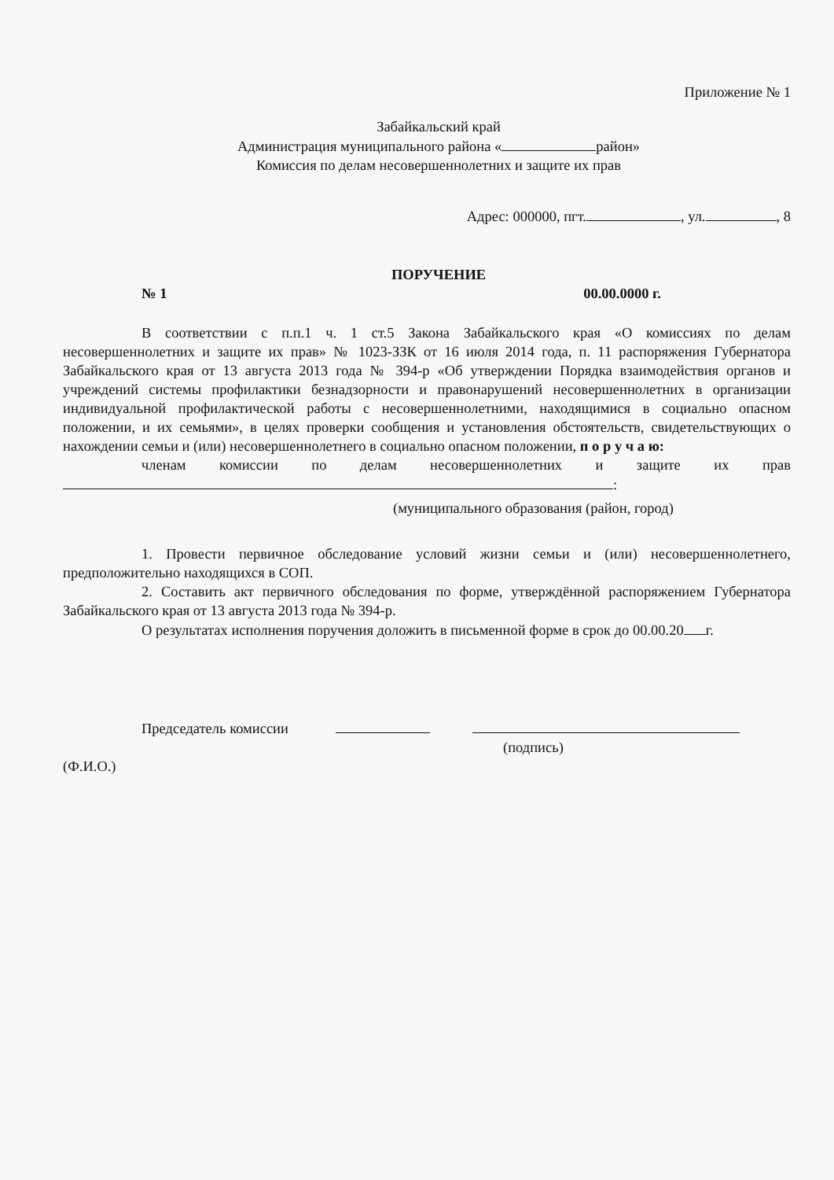Приложение № 1
Забайкальский край
Администрация муниципального района « район»
Комиссия по делам несовершеннолетних и защите их прав
Адрес: 000000, пгт. , ул. , 8
ПОРУЧЕНИЕ
№ 1 00.00.0000 г.
В соответствии с п.п.1 ч. 1 ст.5 Закона Забайкальского края «О комиссиях по делам несовершеннолетних и защите их прав» № 1023-ЗЗК от 16 июля 2014 года, п. 11 распоряжения Губернатора Забайкальского края от 13 августа 2013 года № 394-р «Об утверждении Порядка взаимодействия органов и учреждений системы профилактики безнадзорности и правонарушений несовершеннолетних в организации индивидуальной профилактической работы с несовершеннолетними, находящимися в социально опасном положении, и их семьями», в целях проверки сообщения и установления обстоятельств, свидетельствующих о нахождении семьи и (или) несовершеннолетнего в социально опасном положении, п о р у ч а ю:
членам комиссии по делам несовершеннолетних и защите их прав
:
(муниципального образования (район, город)
1. Провести первичное обследование условий жизни семьи и (или) несовершеннолетнего, предположительно находящихся в СОП.
2. Составить акт первичного обследования по форме, утверждённой распоряжением Губернатора Забайкальского края от 13 августа 2013 года № 394-р.
О результатах исполнения поручения доложить в письменной форме в срок до 00.00.20 г.
Председатель комиссии
(подпись)
(Ф.И.О.)